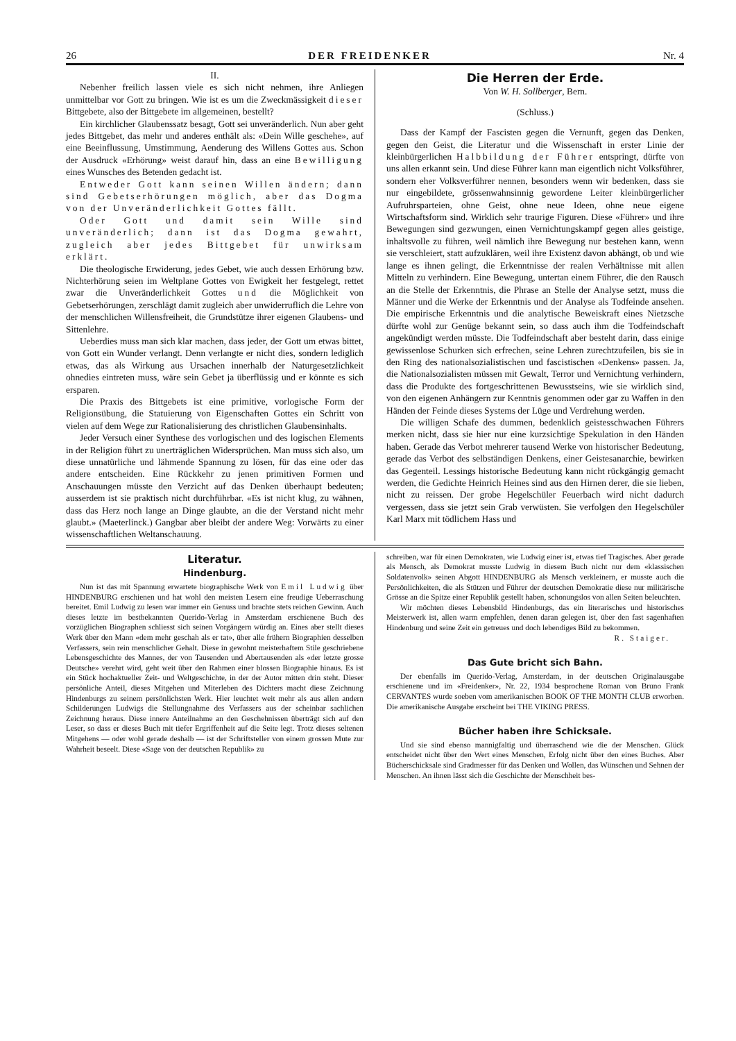26 DER FREIDENKER Nr. 4
II.
Nebenher freilich lassen viele es sich nicht nehmen, ihre Anliegen unmittelbar vor Gott zu bringen. Wie ist es um die Zweckmässigkeit dieser Bittgebete, also der Bittgebete im allgemeinen, bestellt?
Ein kirchlicher Glaubenssatz besagt, Gott sei unveränderlich. Nun aber geht jedes Bittgebet, das mehr und anderes enthält als: «Dein Wille geschehe», auf eine Beeinflussung, Umstimmung, Aenderung des Willens Gottes aus. Schon der Ausdruck «Erhörung» weist darauf hin, dass an eine Bewilligung eines Wunsches des Betenden gedacht ist.
Entweder Gott kann seinen Willen ändern; dann sind Gebetserhörungen möglich, aber das Dogma von der Unveränderlichkeit Gottes fällt.
Oder Gott und damit sein Wille sind unveränderlich; dann ist das Dogma gewahrt, zugleich aber jedes Bittgebet für unwirksam erklärt.
Die theologische Erwiderung, jedes Gebet, wie auch dessen Erhörung bzw. Nichterhörung seien im Weltplane Gottes von Ewigkeit her festgelegt, rettet zwar die Unveränderlichkeit Gottes und die Möglichkeit von Gebetserhörungen, zerschlägt damit zugleich aber unwiderruflich die Lehre von der menschlichen Willensfreiheit, die Grundstütze ihrer eigenen Glaubens- und Sittenlehre.
Ueberdies muss man sich klar machen, dass jeder, der Gott um etwas bittet, von Gott ein Wunder verlangt. Denn verlangte er nicht dies, sondern lediglich etwas, das als Wirkung aus Ursachen innerhalb der Naturgesetzlichkeit ohnedies eintreten muss, wäre sein Gebet ja überflüssig und er könnte es sich ersparen.
Die Praxis des Bittgebets ist eine primitive, vorlogische Form der Religionsübung, die Statuierung von Eigenschaften Gottes ein Schritt von vielen auf dem Wege zur Rationalisierung des christlichen Glaubensinhalts.
Jeder Versuch einer Synthese des vorlogischen und des logischen Elements in der Religion führt zu unerträglichen Widersprüchen. Man muss sich also, um diese unnatürliche und lähmende Spannung zu lösen, für das eine oder das andere entscheiden. Eine Rückkehr zu jenen primitiven Formen und Anschauungen müsste den Verzicht auf das Denken überhaupt bedeuten; ausserdem ist sie praktisch nicht durchführbar. «Es ist nicht klug, zu wähnen, dass das Herz noch lange an Dinge glaubte, an die der Verstand nicht mehr glaubt.» (Maeterlinck.) Gangbar aber bleibt der andere Weg: Vorwärts zu einer wissenschaftlichen Weltanschauung.
Die Herren der Erde.
Von W. H. Sollberger, Bern.
(Schluss.)
Dass der Kampf der Fascisten gegen die Vernunft, gegen das Denken, gegen den Geist, die Literatur und die Wissenschaft in erster Linie der kleinbürgerlichen Halbbildung der Führer entspringt, dürfte von uns allen erkannt sein. Und diese Führer kann man eigentlich nicht Volksführer, sondern eher Volksverführer nennen, besonders wenn wir bedenken, dass sie nur eingebildete, grössenwahnsinnig gewordene Leiter kleinbürgerlicher Aufruhrsparteien, ohne Geist, ohne neue Ideen, ohne neue eigene Wirtschaftsform sind. Wirklich sehr traurige Figuren. Diese «Führer» und ihre Bewegungen sind gezwungen, einen Vernichtungskampf gegen alles geistige, inhaltsvolle zu führen, weil nämlich ihre Bewegung nur bestehen kann, wenn sie verschleiert, statt aufzuklären, weil ihre Existenz davon abhängt, ob und wie lange es ihnen gelingt, die Erkenntnisse der realen Verhältnisse mit allen Mitteln zu verhindern. Eine Bewegung, untertan einem Führer, die den Rausch an die Stelle der Erkenntnis, die Phrase an Stelle der Analyse setzt, muss die Männer und die Werke der Erkenntnis und der Analyse als Todfeinde ansehen. Die empirische Erkenntnis und die analytische Beweiskraft eines Nietzsche dürfte wohl zur Genüge bekannt sein, so dass auch ihm die Todfeindschaft angekündigt werden müsste. Die Todfeindschaft aber besteht darin, dass einige gewissenlose Schurken sich erfrechen, seine Lehren zurechtzufeilen, bis sie in den Ring des nationalsozialistischen und fascistischen «Denkens» passen. Ja, die Nationalsozialisten müssen mit Gewalt, Terror und Vernichtung verhindern, dass die Produkte des fortgeschrittenen Bewusstseins, wie sie wirklich sind, von den eigenen Anhängern zur Kenntnis genommen oder gar zu Waffen in den Händen der Feinde dieses Systems der Lüge und Verdrehung werden.
Die willigen Schafe des dummen, bedenklich geistesschwachen Führers merken nicht, dass sie hier nur eine kurzsichtige Spekulation in den Händen haben. Gerade das Verbot mehrerer tausend Werke von historischer Bedeutung, gerade das Verbot des selbständigen Denkens, einer Geistesanarchie, bewirken das Gegenteil. Lessings historische Bedeutung kann nicht rückgängig gemacht werden, die Gedichte Heinrich Heines sind aus den Hirnen derer, die sie lieben, nicht zu reissen. Der grobe Hegelschüler Feuerbach wird nicht dadurch vergessen, dass sie jetzt sein Grab verwüsten. Sie verfolgen den Hegelschüler Karl Marx mit tödlichem Hass und
Literatur.
Hindenburg.
Nun ist das mit Spannung erwartete biographische Werk von Emil Ludwig über HINDENBURG erschienen und hat wohl den meisten Lesern eine freudige Ueberraschung bereitet. Emil Ludwig zu lesen war immer ein Genuss und brachte stets reichen Gewinn. Auch dieses letzte im bestbekannten Querido-Verlag in Amsterdam erschienene Buch des vorzüglichen Biographen schliesst sich seinen Vorgängern würdig an. Eines aber stellt dieses Werk über den Mann «dem mehr geschah als er tat», über alle frühern Biographien desselben Verfassers, sein rein menschlicher Gehalt. Diese in gewohnt meisterhaftem Stile geschriebene Lebensgeschichte des Mannes, der von Tausenden und Abertausenden als «der letzte grosse Deutsche» verehrt wird, geht weit über den Rahmen einer blossen Biographie hinaus. Es ist ein Stück hochaktueller Zeit- und Weltgeschichte, in der der Autor mitten drin steht. Dieser persönliche Anteil, dieses Mitgehen und Miterleben des Dichters macht diese Zeichnung Hindenburgs zu seinem persönlichsten Werk. Hier leuchtet weit mehr als aus allen andern Schilderungen Ludwigs die Stellungnahme des Verfassers aus der scheinbar sachlichen Zeichnung heraus. Diese innere Anteilnahme an den Geschehnissen überträgt sich auf den Leser, so dass er dieses Buch mit tiefer Ergriffenheit auf die Seite legt. Trotz dieses seltenen Mitgehens — oder wohl gerade deshalb — ist der Schriftsteller von einem grossen Mute zur Wahrheit beseelt. Diese «Sage von der deutschen Republik» zu
schreiben, war für einen Demokraten, wie Ludwig einer ist, etwas tief Tragisches. Aber gerade als Mensch, als Demokrat musste Ludwig in diesem Buch nicht nur dem «klassischen Soldatenvolk» seinen Abgott HINDENBURG als Mensch verkleinern, er musste auch die Persönlichkeiten, die als Stützen und Führer der deutschen Demokratie diese nur militärische Grösse an die Spitze einer Republik gestellt haben, schonungslos von allen Seiten beleuchten.
Wir möchten dieses Lebensbild Hindenburgs, das ein literarisches und historisches Meisterwerk ist, allen warm empfehlen, denen daran gelegen ist, über den fast sagenhaften Hindenburg und seine Zeit ein getreues und doch lebendiges Bild zu bekommen.
R. Staiger.
Das Gute bricht sich Bahn.
Der ebenfalls im Querido-Verlag, Amsterdam, in der deutschen Originalausgabe erschienene und im «Freidenker», Nr. 22, 1934 besprochene Roman von Bruno Frank CERVANTES wurde soeben vom amerikanischen BOOK OF THE MONTH CLUB erworben. Die amerikanische Ausgabe erscheint bei THE VIKING PRESS.
Bücher haben ihre Schicksale.
Und sie sind ebenso mannigfaltig und überraschend wie die der Menschen. Glück entscheidet nicht über den Wert eines Menschen, Erfolg nicht über den eines Buches. Aber Bücherschicksale sind Gradmesser für das Denken und Wollen, das Wünschen und Sehnen der Menschen. An ihnen lässt sich die Geschichte der Menschheit bes-